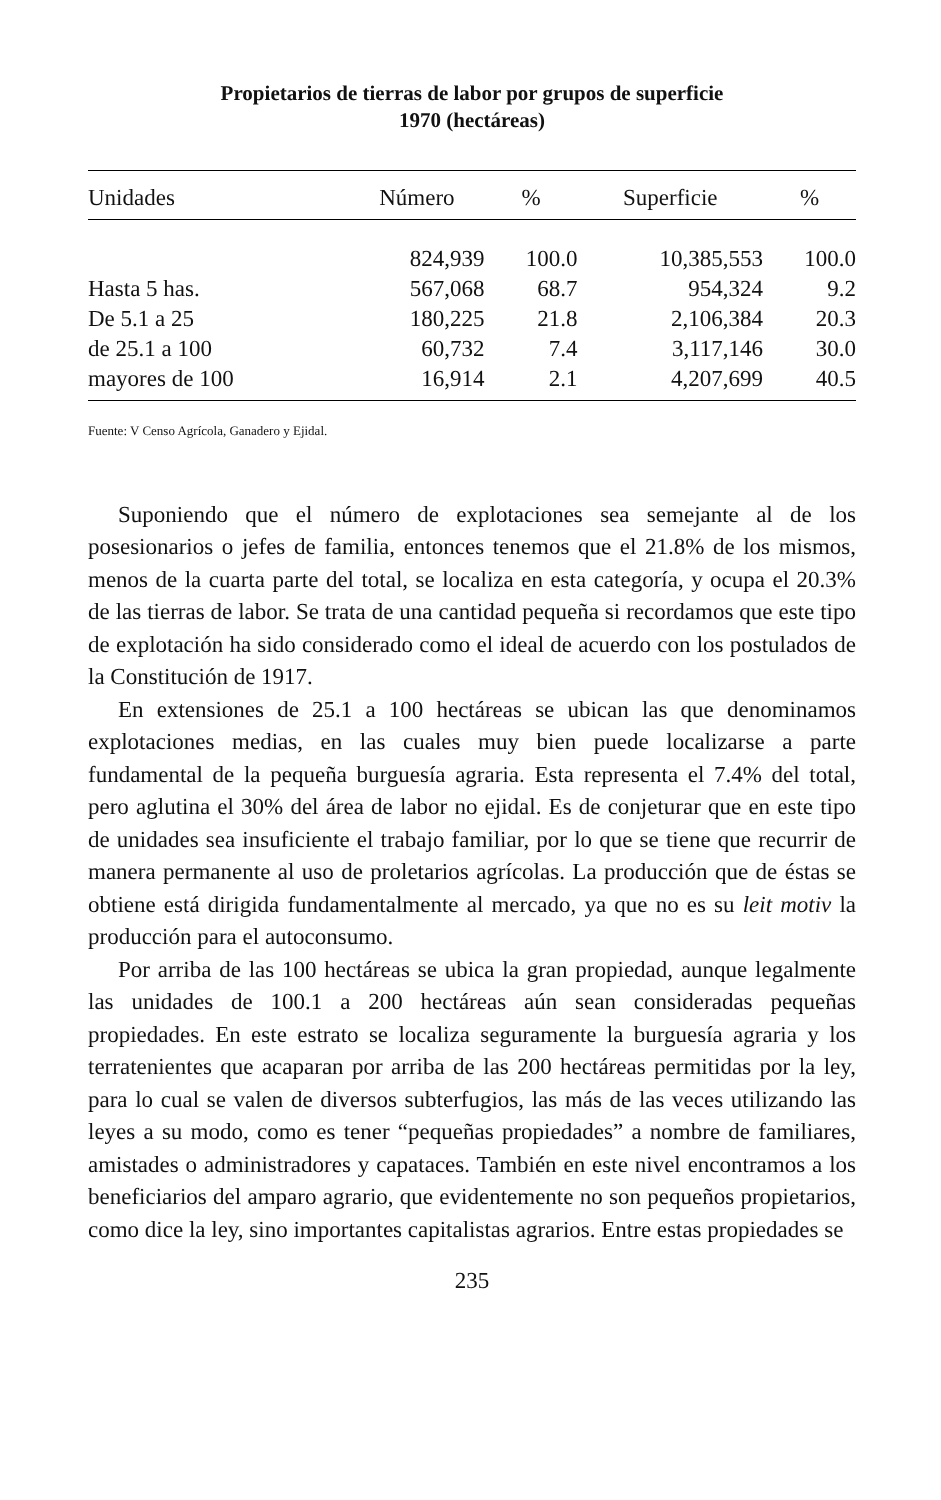Propietarios de tierras de labor por grupos de superficie
1970 (hectáreas)
| Unidades | Número | % | Superficie | % |
| --- | --- | --- | --- | --- |
| | 824,939 | 100.0 | 10,385,553 | 100.0 |
| Hasta 5 has. | 567,068 | 68.7 | 954,324 | 9.2 |
| De 5.1 a 25 | 180,225 | 21.8 | 2,106,384 | 20.3 |
| de 25.1 a 100 | 60,732 | 7.4 | 3,117,146 | 30.0 |
| mayores de 100 | 16,914 | 2.1 | 4,207,699 | 40.5 |
Fuente: V Censo Agrícola, Ganadero y Ejidal.
Suponiendo que el número de explotaciones sea semejante al de los posesionarios o jefes de familia, entonces tenemos que el 21.8% de los mismos, menos de la cuarta parte del total, se localiza en esta categoría, y ocupa el 20.3% de las tierras de labor. Se trata de una cantidad pequeña si recordamos que este tipo de explotación ha sido considerado como el ideal de acuerdo con los postulados de la Constitución de 1917.
En extensiones de 25.1 a 100 hectáreas se ubican las que denominamos explotaciones medias, en las cuales muy bien puede localizarse a parte fundamental de la pequeña burguesía agraria. Esta representa el 7.4% del total, pero aglutina el 30% del área de labor no ejidal. Es de conjeturar que en este tipo de unidades sea insuficiente el trabajo familiar, por lo que se tiene que recurrir de manera permanente al uso de proletarios agrícolas. La producción que de éstas se obtiene está dirigida fundamentalmente al mercado, ya que no es su leit motiv la producción para el autoconsumo.
Por arriba de las 100 hectáreas se ubica la gran propiedad, aunque legalmente las unidades de 100.1 a 200 hectáreas aún sean consideradas pequeñas propiedades. En este estrato se localiza seguramente la burguesía agraria y los terratenientes que acaparan por arriba de las 200 hectáreas permitidas por la ley, para lo cual se valen de diversos subterfugios, las más de las veces utilizando las leyes a su modo, como es tener “pequeñas propiedades” a nombre de familiares, amistades o administradores y capataces. También en este nivel encontramos a los beneficiarios del amparo agrario, que evidentemente no son pequeños propietarios, como dice la ley, sino importantes capitalistas agrarios. Entre estas propiedades se
235